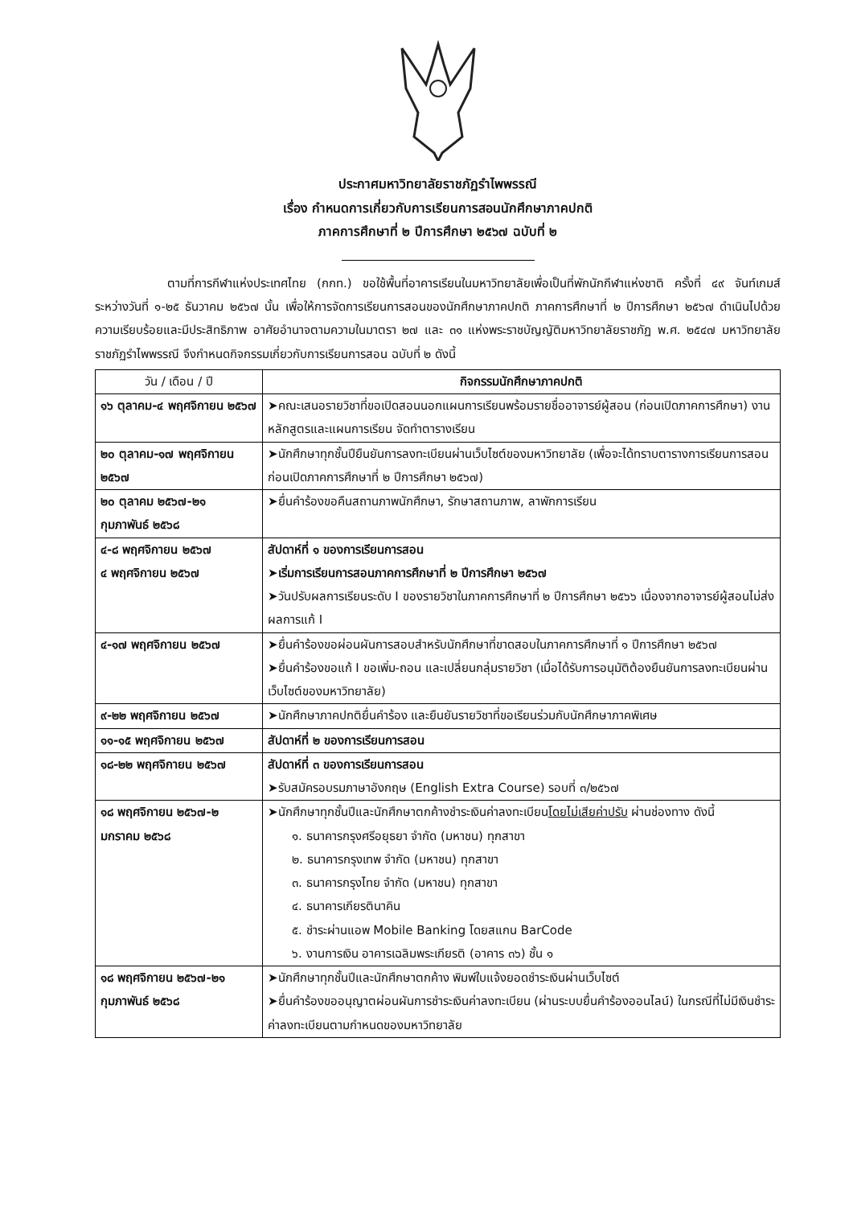ประกาศมหาวิทยาลัยราชภัฏรำไพพรรณี
เรื่อง กำหนดการเกี่ยวกับการเรียนการสอนนักศึกษาภาคปกติ
ภาคการศึกษาที่ ๒ ปีการศึกษา ๒๕๖๗ ฉบับที่ ๒
ตามที่การกีฬาแห่งประเทศไทย (กกท.) ขอใช้พื้นที่อาคารเรียนในมหาวิทยาลัยเพื่อเป็นที่พักนักกีฬาแห่งชาติ ครั้งที่ ๔๙ จันท์เกมส์ ระหว่างวันที่ ๑-๒๕ ธันวาคม ๒๕๖๗ นั้น เพื่อให้การจัดการเรียนการสอนของนักศึกษาภาคปกติ ภาคการศึกษาที่ ๒ ปีการศึกษา ๒๕๖๗ ดำเนินไปด้วยความเรียบร้อยและมีประสิทธิภาพ อาศัยอำนาจตามความในมาตรา ๒๗ และ ๓๑ แห่งพระราชบัญญัติมหาวิทยาลัยราชภัฏ พ.ศ. ๒๕๔๗ มหาวิทยาลัยราชภัฏรำไพพรรณี จึงกำหนดกิจกรรมเกี่ยวกับการเรียนการสอน ฉบับที่ ๒ ดังนี้
| วัน / เดือน / ปี | กิจกรรมนักศึกษาภาคปกติ |
| --- | --- |
| ๑๖ ตุลาคม-๔ พฤศจิกายน ๒๕๖๗ | ➤คณะเสนอรายวิชาที่ขอเปิดสอนนอกแผนการเรียนพร้อมรายชื่ออาจารย์ผู้สอน (ก่อนเปิดภาคการศึกษา) งานหลักสูตรและแผนการเรียน จัดทำตารางเรียน |
| ๒๐ ตุลาคม-๑๗ พฤศจิกายน ๒๕๖๗ | ➤นักศึกษาทุกชั้นปียืนยันการลงทะเบียนผ่านเว็บไซต์ของมหาวิทยาลัย (เพื่อจะได้ทราบตารางการเรียนการสอนก่อนเปิดภาคการศึกษาที่ ๒ ปีการศึกษา ๒๕๖๗) |
| ๒๐ ตุลาคม ๒๕๖๗-๒๑ กุมภาพันธ์ ๒๕๖๘ | ➤ยื่นคำร้องขอคืนสถานภาพนักศึกษา, รักษาสถานภาพ, ลาพักการเรียน |
| ๔-๘ พฤศจิกายน ๒๕๖๗ ๔ พฤศจิกายน ๒๕๖๗ | สัปดาห์ที่ ๑ ของการเรียนการสอน ➤เริ่มการเรียนการสอนภาคการศึกษาที่ ๒ ปีการศึกษา ๒๕๖๗ ➤วันปรับผลการเรียนระดับ I ของรายวิชาในภาคการศึกษาที่ ๒ ปีการศึกษา ๒๕๖๖ เนื่องจากอาจารย์ผู้สอนไม่ส่งผลการแก้ I |
| ๔-๑๗ พฤศจิกายน ๒๕๖๗ | ➤ยื่นคำร้องขอผ่อนผันการสอบสำหรับนักศึกษาที่ขาดสอบในภาคการศึกษาที่ ๑ ปีการศึกษา ๒๕๖๗ ➤ยื่นคำร้องขอแก้ I ขอเพิ่ม-ถอน และเปลี่ยนกลุ่มรายวิชา (เมื่อได้รับการอนุมัติต้องยืนยันการลงทะเบียนผ่านเว็บไซต์ของมหาวิทยาลัย) |
| ๙-๒๒ พฤศจิกายน ๒๕๖๗ | ➤นักศึกษาภาคปกติยื่นคำร้อง และยืนยันรายวิชาที่ขอเรียนร่วมกับนักศึกษาภาคพิเศษ |
| ๑๑-๑๕ พฤศจิกายน ๒๕๖๗ | สัปดาห์ที่ ๒ ของการเรียนการสอน |
| ๑๘-๒๒ พฤศจิกายน ๒๕๖๗ | สัปดาห์ที่ ๓ ของการเรียนการสอน ➤รับสมัครอบรมภาษาอังกฤษ (English Extra Course) รอบที่ ๓/๒๕๖๗ |
| ๑๘ พฤศจิกายน ๒๕๖๗-๒ มกราคม ๒๕๖๘ | ➤นักศึกษาทุกชั้นปีและนักศึกษาตกค้างชำระเงินค่าลงทะเบียน โดยไม่เสียค่าปรับ ผ่านช่องทาง ดังนี้ ๑. ธนาคารกรุงศรีอยุธยา จำกัด (มหาชน) ทุกสาขา ๒. ธนาคารกรุงเทพ จำกัด (มหาชน) ทุกสาขา ๓. ธนาคารกรุงไทย จำกัด (มหาชน) ทุกสาขา ๔. ธนาคารเกียรตินาคิน ๕. ชำระผ่านแอพ Mobile Banking โดยสแกน BarCode ๖. งานการเงิน อาคารเฉลิมพระเกียรติ (อาคาร ๓๖) ชั้น ๑ |
| ๑๘ พฤศจิกายน ๒๕๖๗-๒๑ กุมภาพันธ์ ๒๕๖๘ | ➤นักศึกษาทุกชั้นปีและนักศึกษาตกค้าง พิมพ์ใบแจ้งยอดชำระเงินผ่านเว็บไซต์ ➤ยื่นคำร้องขออนุญาตผ่อนผันการชำระเงินค่าลงทะเบียน (ผ่านระบบยื่นคำร้องออนไลน์) ในกรณีที่ไม่มีเงินชำระค่าลงทะเบียนตามกำหนดของมหาวิทยาลัย |